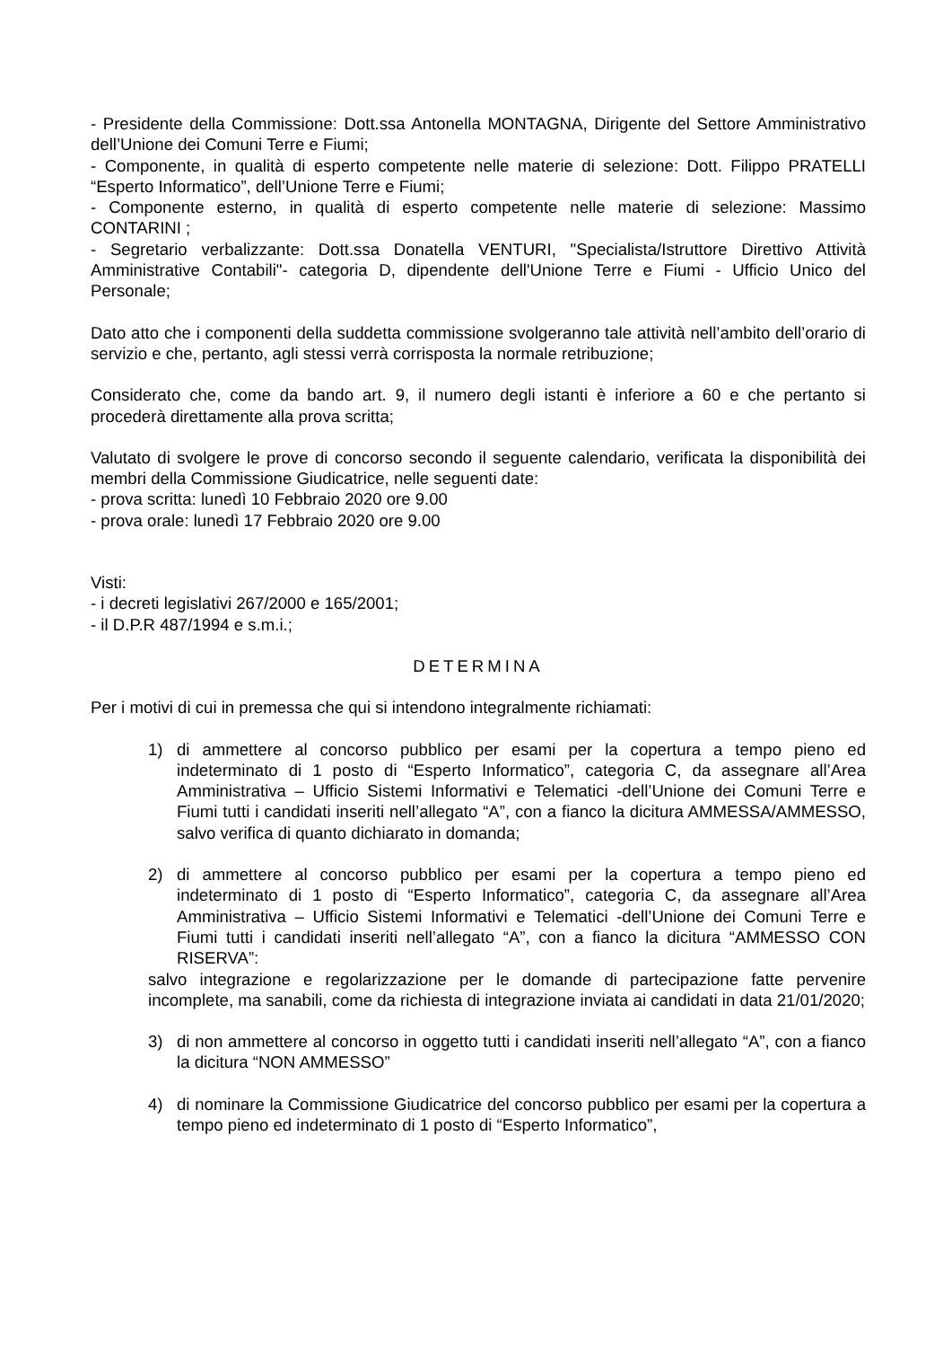- Presidente della Commissione: Dott.ssa Antonella MONTAGNA, Dirigente del Settore Amministrativo dell’Unione dei Comuni Terre e Fiumi;
- Componente, in qualità di esperto competente nelle materie di selezione: Dott. Filippo PRATELLI “Esperto Informatico”, dell’Unione Terre e Fiumi;
- Componente esterno, in qualità di esperto competente nelle materie di selezione: Massimo CONTARINI ;
- Segretario verbalizzante: Dott.ssa Donatella VENTURI, "Specialista/Istruttore Direttivo Attività Amministrative Contabili"- categoria D, dipendente dell'Unione Terre e Fiumi - Ufficio Unico del Personale;
Dato atto che i componenti della suddetta commissione svolgeranno tale attività nell’ambito dell’orario di servizio e che, pertanto, agli stessi verrà corrisposta la normale retribuzione;
Considerato che, come da bando art. 9, il numero degli istanti è inferiore a 60 e che pertanto si procederà direttamente alla prova scritta;
Valutato di svolgere le prove di concorso secondo il seguente calendario, verificata la disponibilità dei membri della Commissione Giudicatrice, nelle seguenti date:
- prova scritta: lunedì 10 Febbraio 2020 ore 9.00
- prova orale: lunedì 17 Febbraio 2020 ore 9.00
Visti:
- i decreti legislativi 267/2000 e 165/2001;
- il D.P.R 487/1994 e s.m.i.;
DETERMINA
Per i motivi di cui in premessa che qui si intendono integralmente richiamati:
1) di ammettere al concorso pubblico per esami per la copertura a tempo pieno ed indeterminato di 1 posto di “Esperto Informatico”, categoria C, da assegnare all’Area Amministrativa – Ufficio Sistemi Informativi e Telematici -dell’Unione dei Comuni Terre e Fiumi tutti i candidati inseriti nell’allegato “A”, con a fianco la dicitura AMMESSA/AMMESSO, salvo verifica di quanto dichiarato in domanda;
2) di ammettere al concorso pubblico per esami per la copertura a tempo pieno ed indeterminato di 1 posto di “Esperto Informatico”, categoria C, da assegnare all’Area Amministrativa – Ufficio Sistemi Informativi e Telematici -dell’Unione dei Comuni Terre e Fiumi tutti i candidati inseriti nell’allegato “A”, con a fianco la dicitura “AMMESSO CON RISERVA”:
salvo integrazione e regolarizzazione per le domande di partecipazione fatte pervenire incomplete, ma sanabili, come da richiesta di integrazione inviata ai candidati in data 21/01/2020;
3) di non ammettere al concorso in oggetto tutti i candidati inseriti nell’allegato “A”, con a fianco la dicitura “NON AMMESSO”
4) di nominare la Commissione Giudicatrice del concorso pubblico per esami per la copertura a tempo pieno ed indeterminato di 1 posto di “Esperto Informatico”,